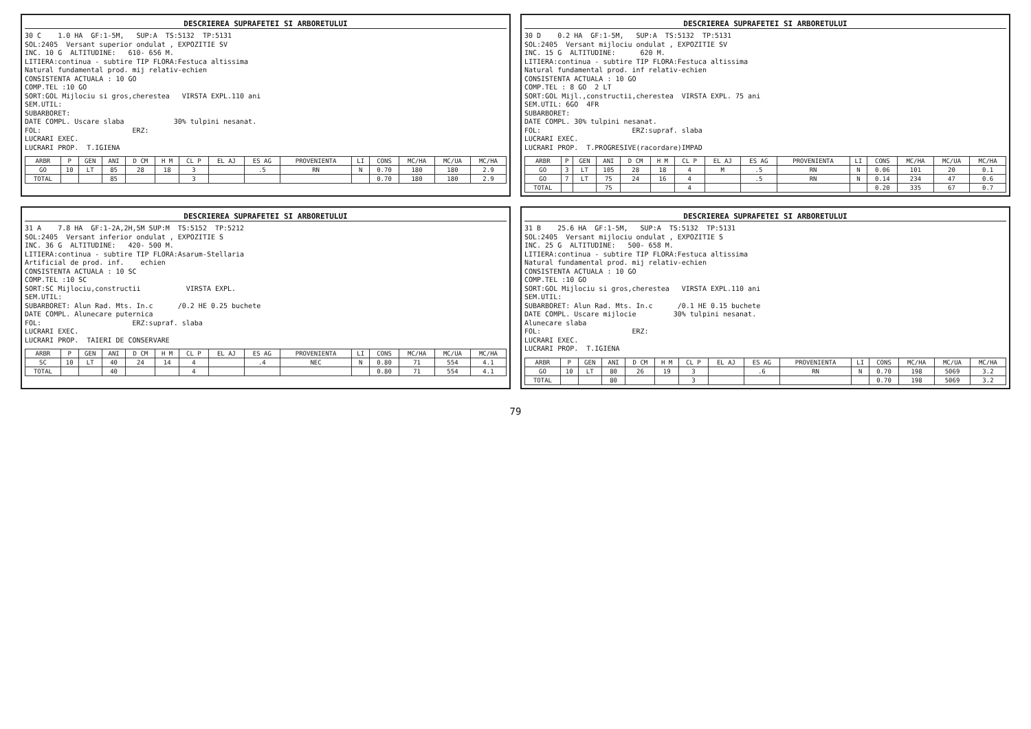DESCRIEREA SUPRAFETEI SI ARBORETULUI
30 C    1.0 HA  GF:1-5M,   SUP:A  TS:5132  TP:5131
SOL:2405  Versant superior ondulat , EXPOZITIE SV
INC. 10 G  ALTITUDINE:   610- 656 M.
LITIERA:continua - subtire TIP FLORA:Festuca altissima
Natural fundamental prod. mij relativ-echien
CONSISTENTA ACTUALA : 10 GO
COMP.TEL :10 GO
SORT:GOL Mijlociu si gros,cherestea   VIRSTA EXPL.110 ani
SEM.UTIL:
SUBARBORET:
DATE COMPL. Uscare slaba            30% tulpini nesanat.
FOL:                      ERZ:
LUCRARI EXEC.
LUCRARI PROP.  T.IGIENA
| ARBR | P | GEN | ANI | D CM | H M | CL P | EL AJ | ES AG | PROVENIENTA | LI | CONS | MC/HA | MC/UA | MC/HA |
| --- | --- | --- | --- | --- | --- | --- | --- | --- | --- | --- | --- | --- | --- | --- |
| GO | 10 | LT | 85 | 28 | 18 | 3 | | .5 | RN | N | 0.70 | 180 | 180 | 2.9 |
| TOTAL | | | 85 | | | 3 | | | | | 0.70 | 180 | 180 | 2.9 |
DESCRIEREA SUPRAFETEI SI ARBORETULUI
30 D    0.2 HA  GF:1-5M,   SUP:A  TS:5132  TP:5131
SOL:2405  Versant mijlociu ondulat , EXPOZITIE SV
INC. 15 G  ALTITUDINE:      620 M.
LITIERA:continua - subtire TIP FLORA:Festuca altissima
Natural fundamental prod. inf relativ-echien
CONSISTENTA ACTUALA : 10 GO
COMP.TEL : 8 GO  2 LT
SORT:GOL Mijl.,constructii,cherestea  VIRSTA EXPL. 75 ani
SEM.UTIL: 6GO  4FR
SUBARBORET:
DATE COMPL. 30% tulpini nesanat.
FOL:                      ERZ:supraf. slaba
LUCRARI EXEC.
LUCRARI PROP.  T.PROGRESIVE(racordare)IMPAD
| ARBR | P | GEN | ANI | D CM | H M | CL P | EL AJ | ES AG | PROVENIENTA | LI | CONS | MC/HA | MC/UA | MC/HA |
| --- | --- | --- | --- | --- | --- | --- | --- | --- | --- | --- | --- | --- | --- | --- |
| GO | 3 | LT | 105 | 28 | 18 | 4 | M | .5 | RN | N | 0.06 | 101 | 20 | 0.1 |
| GO | 7 | LT | 75 | 24 | 16 | 4 | | .5 | RN | N | 0.14 | 234 | 47 | 0.6 |
| TOTAL | | | 75 | | | 4 | | | | | 0.20 | 335 | 67 | 0.7 |
DESCRIEREA SUPRAFETEI SI ARBORETULUI
31 A    7.8 HA  GF:1-2A,2H,5M SUP:M  TS:5152  TP:5212
SOL:2405  Versant inferior ondulat , EXPOZITIE S
INC. 36 G  ALTITUDINE:   420- 500 M.
LITIERA:continua - subtire TIP FLORA:Asarum-Stellaria
Artificial de prod. inf.    echien
CONSISTENTA ACTUALA : 10 SC
COMP.TEL :10 SC
SORT:SC Mijlociu,constructii           VIRSTA EXPL.
SEM.UTIL:
SUBARBORET: Alun Rad. Mts. In.c      /0.2 HE 0.25 buchete
DATE COMPL. Alunecare puternica
FOL:                      ERZ:supraf. slaba
LUCRARI EXEC.
LUCRARI PROP.  TAIERI DE CONSERVARE
| ARBR | P | GEN | ANI | D CM | H M | CL P | EL AJ | ES AG | PROVENIENTA | LI | CONS | MC/HA | MC/UA | MC/HA |
| --- | --- | --- | --- | --- | --- | --- | --- | --- | --- | --- | --- | --- | --- | --- |
| SC | 10 | LT | 40 | 24 | 14 | 4 | | .4 | NEC | N | 0.80 | 71 | 554 | 4.1 |
| TOTAL | | | 40 | | | 4 | | | | | 0.80 | 71 | 554 | 4.1 |
DESCRIEREA SUPRAFETEI SI ARBORETULUI
31 B    25.6 HA  GF:1-5M,   SUP:A  TS:5132  TP:5131
SOL:2405  Versant mijlociu ondulat , EXPOZITIE S
INC. 25 G  ALTITUDINE:   500- 658 M.
LITIERA:continua - subtire TIP FLORA:Festuca altissima
Natural fundamental prod. mij relativ-echien
CONSISTENTA ACTUALA : 10 GO
COMP.TEL :10 GO
SORT:GOL Mijlociu si gros,cherestea   VIRSTA EXPL.110 ani
SEM.UTIL:
SUBARBORET: Alun Rad. Mts. In.c      /0.1 HE 0.15 buchete
DATE COMPL. Uscare mijlocie         30% tulpini nesanat.
Alunecare slaba
FOL:                      ERZ:
LUCRARI EXEC.
LUCRARI PROP.  T.IGIENA
| ARBR | P | GEN | ANI | D CM | H M | CL P | EL AJ | ES AG | PROVENIENTA | LI | CONS | MC/HA | MC/UA | MC/HA |
| --- | --- | --- | --- | --- | --- | --- | --- | --- | --- | --- | --- | --- | --- | --- |
| GO | 10 | LT | 80 | 26 | 19 | 3 | | .6 | RN | N | 0.70 | 198 | 5069 | 3.2 |
| TOTAL | | | 80 | | | 3 | | | | | 0.70 | 198 | 5069 | 3.2 |
79